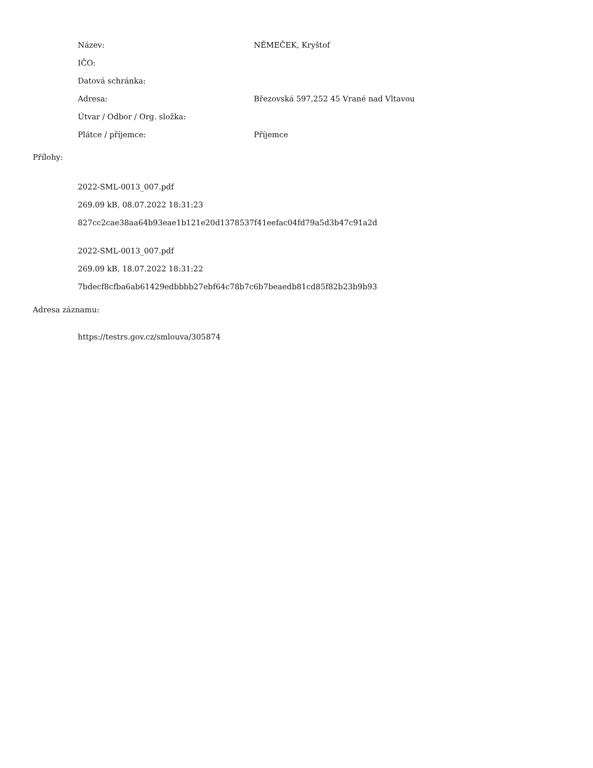Název: NĚMEČEK, Kryštof
IČO:
Datová schránka:
Adresa:
Březovská 597,252 45 Vrané nad Vltavou
Útvar / Odbor / Org. složka:
Plátce / příjemce: Příjemce
Přílohy:
2022-SML-0013_007.pdf
269.09 kB, 08.07.2022 18:31:23
827cc2cae38aa64b93eae1b121e20d1378537f41eefac04fd79a5d3b47c91a2d
2022-SML-0013_007.pdf
269.09 kB, 18.07.2022 18:31:22
7bdecf8cfba6ab61429edbbbb27ebf64c78b7c6b7beaedb81cd85f82b23b9b93
Adresa záznamu:
https://testrs.gov.cz/smlouva/305874